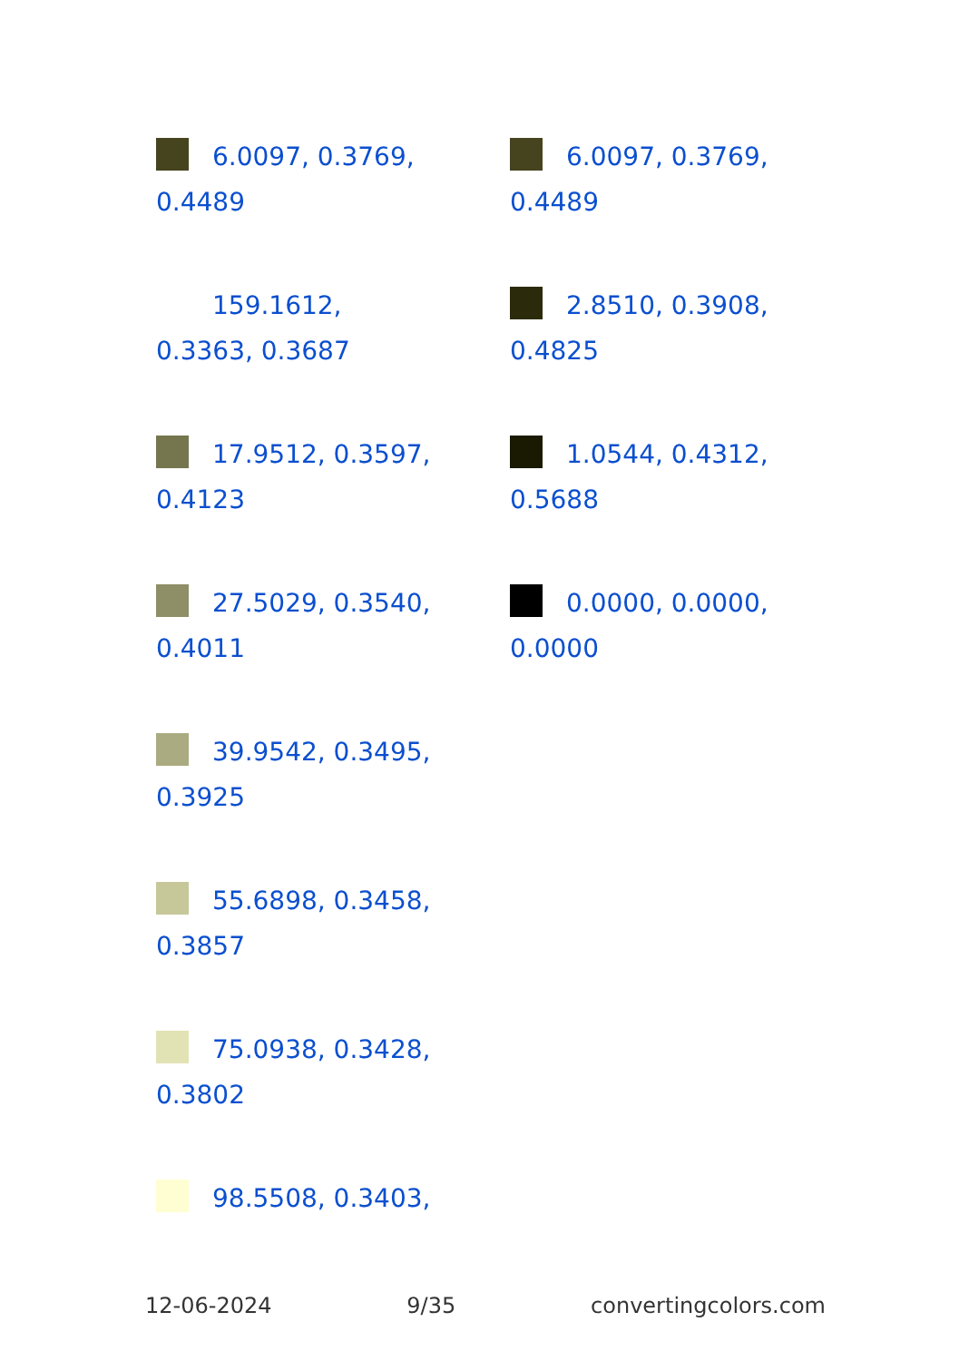6.0097, 0.3769, 0.4489
6.0097, 0.3769, 0.4489
159.1612, 0.3363, 0.3687
2.8510, 0.3908, 0.4825
17.9512, 0.3597, 0.4123
1.0544, 0.4312, 0.5688
27.5029, 0.3540, 0.4011
0.0000, 0.0000, 0.0000
39.9542, 0.3495, 0.3925
55.6898, 0.3458, 0.3857
75.0938, 0.3428, 0.3802
98.5508, 0.3403,
12-06-2024 9/35 convertingcolors.com